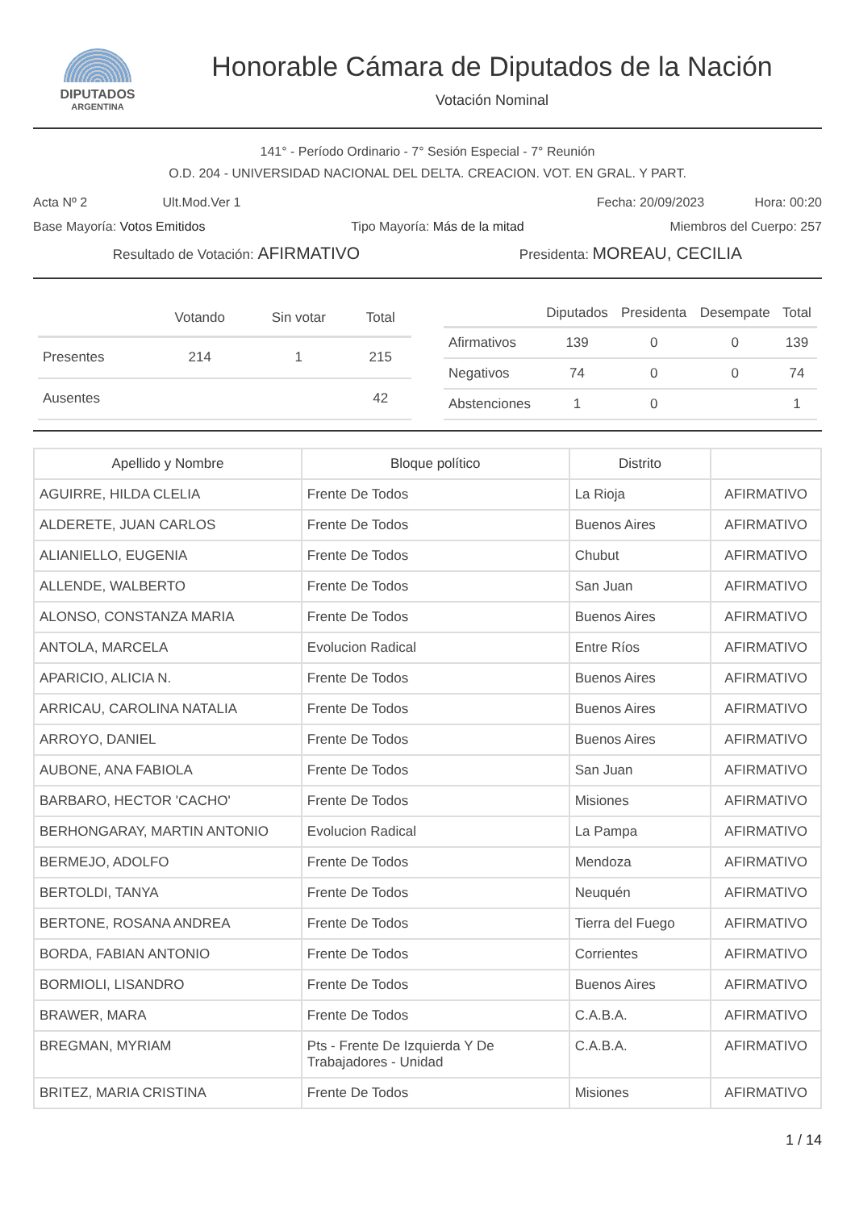DIPUTADOS
ARGENTINA
Honorable Cámara de Diputados de la Nación
Votación Nominal
141° - Período Ordinario - 7° Sesión Especial - 7° Reunión
O.D. 204 - UNIVERSIDAD NACIONAL DEL DELTA. CREACION. VOT. EN GRAL. Y PART.
Acta Nº 2 Ult.Mod.Ver 1 Fecha: 20/09/2023 Hora: 00:20
Base Mayoría: Votos Emitidos Tipo Mayoría: Más de la mitad Miembros del Cuerpo: 257
Resultado de Votación: AFIRMATIVO Presidenta: MOREAU, CECILIA
| | Votando | Sin votar | Total |
| --- | --- | --- | --- |
| Presentes | 214 | 1 | 215 |
| Ausentes | | | 42 |
| | Diputados | Presidenta | Desempate | Total |
| --- | --- | --- | --- | --- |
| Afirmativos | 139 | 0 | 0 | 139 |
| Negativos | 74 | 0 | 0 | 74 |
| Abstenciones | 1 | 0 | | 1 |
| Apellido y Nombre | Bloque político | Distrito | |
| --- | --- | --- | --- |
| AGUIRRE, HILDA CLELIA | Frente De Todos | La Rioja | AFIRMATIVO |
| ALDERETE, JUAN CARLOS | Frente De Todos | Buenos Aires | AFIRMATIVO |
| ALIANIELLO, EUGENIA | Frente De Todos | Chubut | AFIRMATIVO |
| ALLENDE, WALBERTO | Frente De Todos | San Juan | AFIRMATIVO |
| ALONSO, CONSTANZA MARIA | Frente De Todos | Buenos Aires | AFIRMATIVO |
| ANTOLA, MARCELA | Evolucion Radical | Entre Ríos | AFIRMATIVO |
| APARICIO, ALICIA N. | Frente De Todos | Buenos Aires | AFIRMATIVO |
| ARRICAU, CAROLINA NATALIA | Frente De Todos | Buenos Aires | AFIRMATIVO |
| ARROYO, DANIEL | Frente De Todos | Buenos Aires | AFIRMATIVO |
| AUBONE, ANA FABIOLA | Frente De Todos | San Juan | AFIRMATIVO |
| BARBARO, HECTOR 'CACHO' | Frente De Todos | Misiones | AFIRMATIVO |
| BERHONGARAY, MARTIN ANTONIO | Evolucion Radical | La Pampa | AFIRMATIVO |
| BERMEJO, ADOLFO | Frente De Todos | Mendoza | AFIRMATIVO |
| BERTOLDI, TANYA | Frente De Todos | Neuquén | AFIRMATIVO |
| BERTONE, ROSANA ANDREA | Frente De Todos | Tierra del Fuego | AFIRMATIVO |
| BORDA, FABIAN ANTONIO | Frente De Todos | Corrientes | AFIRMATIVO |
| BORMIOLI, LISANDRO | Frente De Todos | Buenos Aires | AFIRMATIVO |
| BRAWER, MARA | Frente De Todos | C.A.B.A. | AFIRMATIVO |
| BREGMAN, MYRIAM | Pts - Frente De Izquierda Y De Trabajadores - Unidad | C.A.B.A. | AFIRMATIVO |
| BRITEZ, MARIA CRISTINA | Frente De Todos | Misiones | AFIRMATIVO |
1 / 14